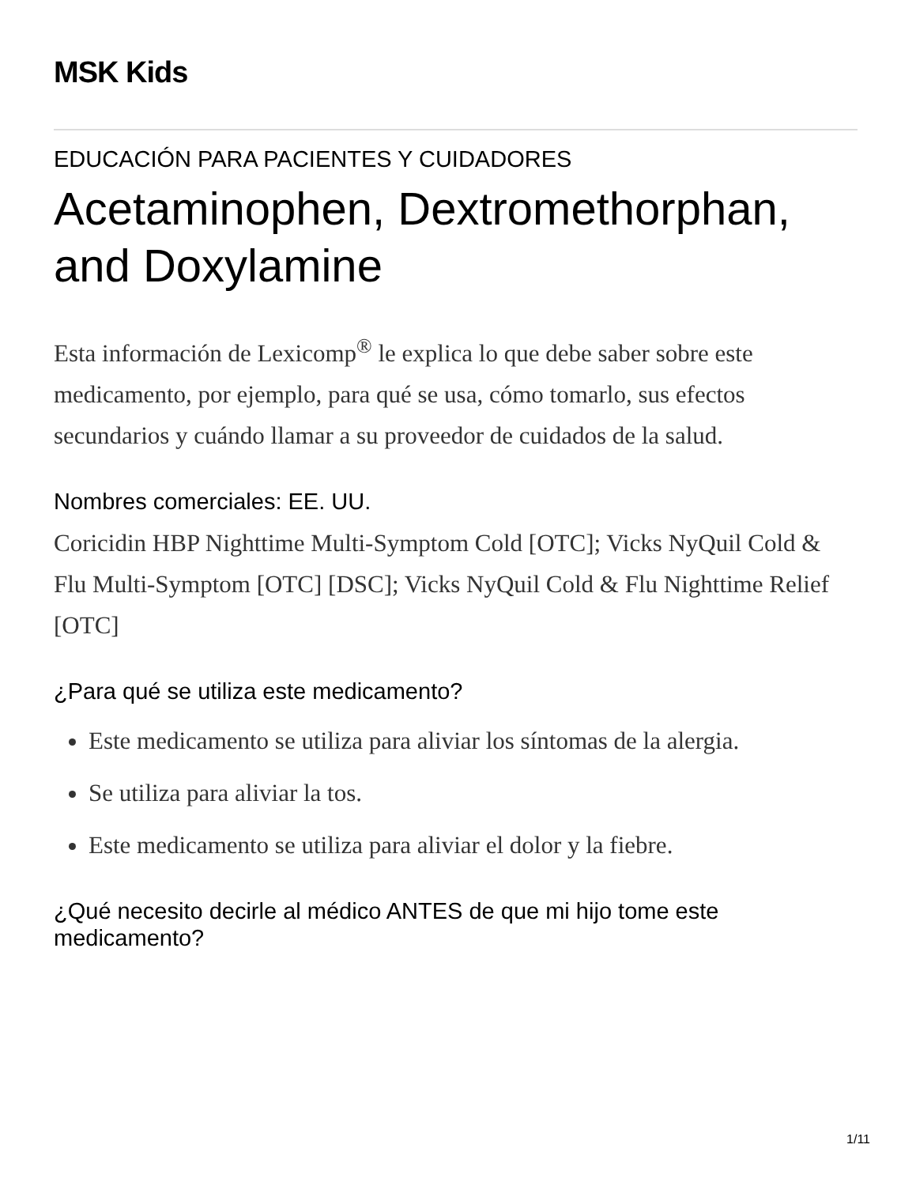MSK Kids
EDUCACIÓN PARA PACIENTES Y CUIDADORES
Acetaminophen, Dextromethorphan, and Doxylamine
Esta información de Lexicomp<sup>®</sup> le explica lo que debe saber sobre este medicamento, por ejemplo, para qué se usa, cómo tomarlo, sus efectos secundarios y cuándo llamar a su proveedor de cuidados de la salud.
Nombres comerciales: EE. UU.
Coricidin HBP Nighttime Multi-Symptom Cold [OTC]; Vicks NyQuil Cold & Flu Multi-Symptom [OTC] [DSC]; Vicks NyQuil Cold & Flu Nighttime Relief [OTC]
¿Para qué se utiliza este medicamento?
Este medicamento se utiliza para aliviar los síntomas de la alergia.
Se utiliza para aliviar la tos.
Este medicamento se utiliza para aliviar el dolor y la fiebre.
¿Qué necesito decirle al médico ANTES de que mi hijo tome este medicamento?
1/11